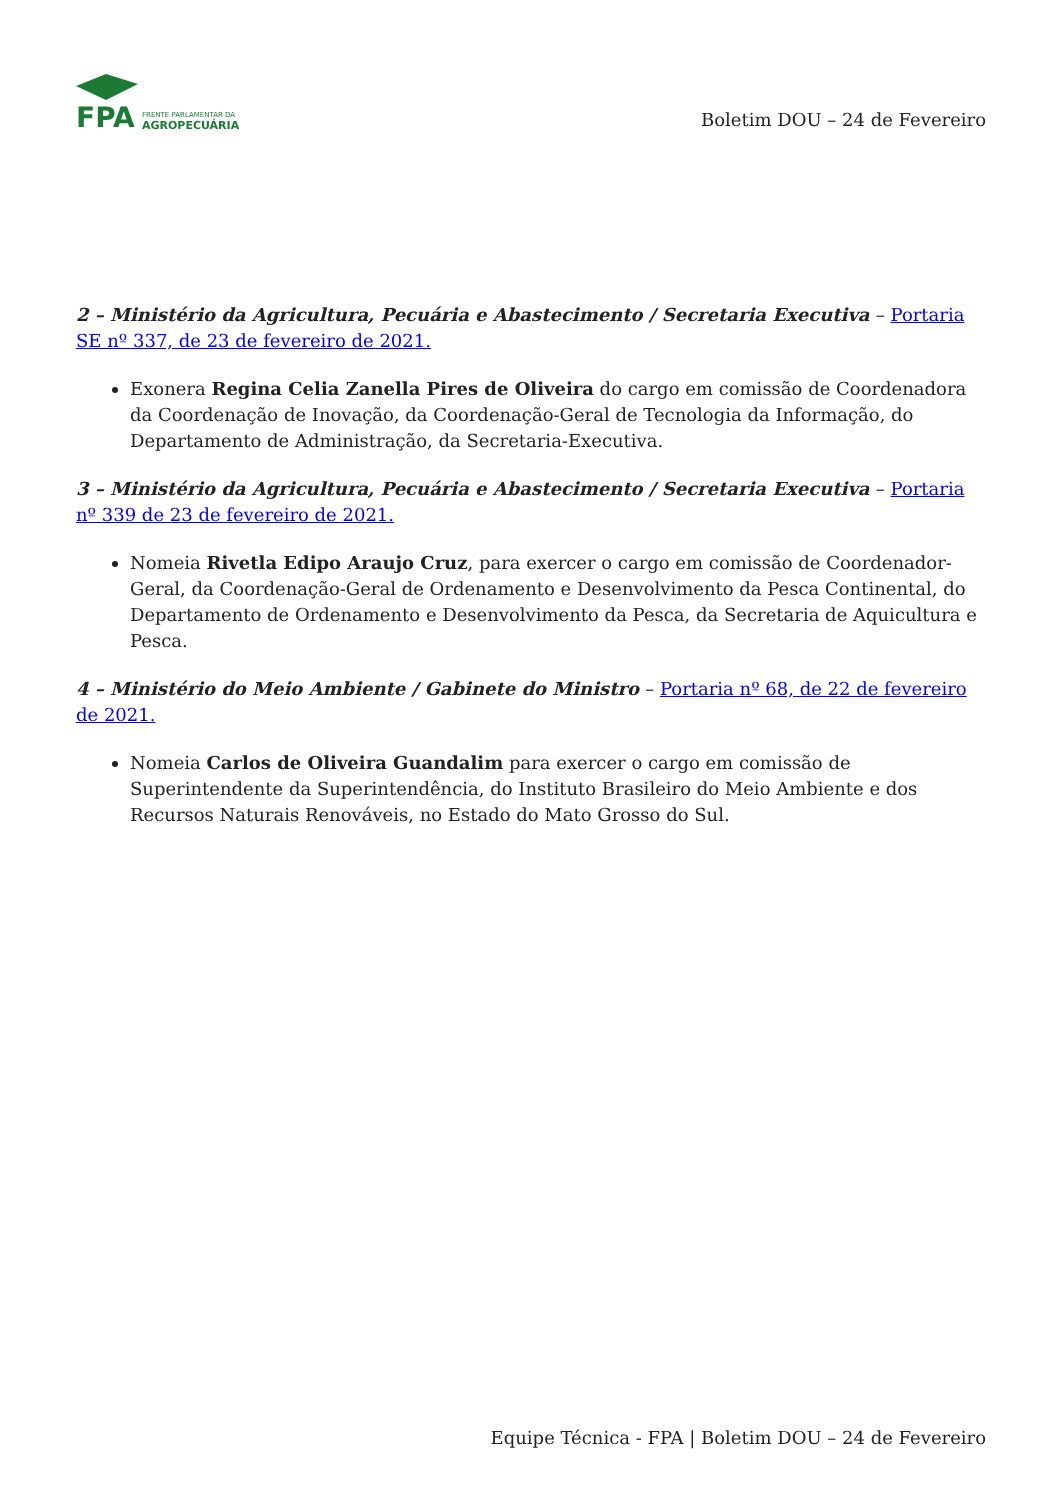FPA
FRENTE PARLAMENTAR DA
AGROPECUÁRIA
Boletim DOU – 24 de Fevereiro
2 – Ministério da Agricultura, Pecuária e Abastecimento / Secretaria Executiva – Portaria SE nº 337, de 23 de fevereiro de 2021.
Exonera Regina Celia Zanella Pires de Oliveira do cargo em comissão de Coordenadora da Coordenação de Inovação, da Coordenação-Geral de Tecnologia da Informação, do Departamento de Administração, da Secretaria-Executiva.
3 – Ministério da Agricultura, Pecuária e Abastecimento / Secretaria Executiva – Portaria nº 339 de 23 de fevereiro de 2021.
Nomeia Rivetla Edipo Araujo Cruz, para exercer o cargo em comissão de Coordenador-Geral, da Coordenação-Geral de Ordenamento e Desenvolvimento da Pesca Continental, do Departamento de Ordenamento e Desenvolvimento da Pesca, da Secretaria de Aquicultura e Pesca.
4 – Ministério do Meio Ambiente / Gabinete do Ministro – Portaria nº 68, de 22 de fevereiro de 2021.
Nomeia Carlos de Oliveira Guandalim para exercer o cargo em comissão de Superintendente da Superintendência, do Instituto Brasileiro do Meio Ambiente e dos Recursos Naturais Renováveis, no Estado do Mato Grosso do Sul.
Equipe Técnica - FPA | Boletim DOU – 24 de Fevereiro